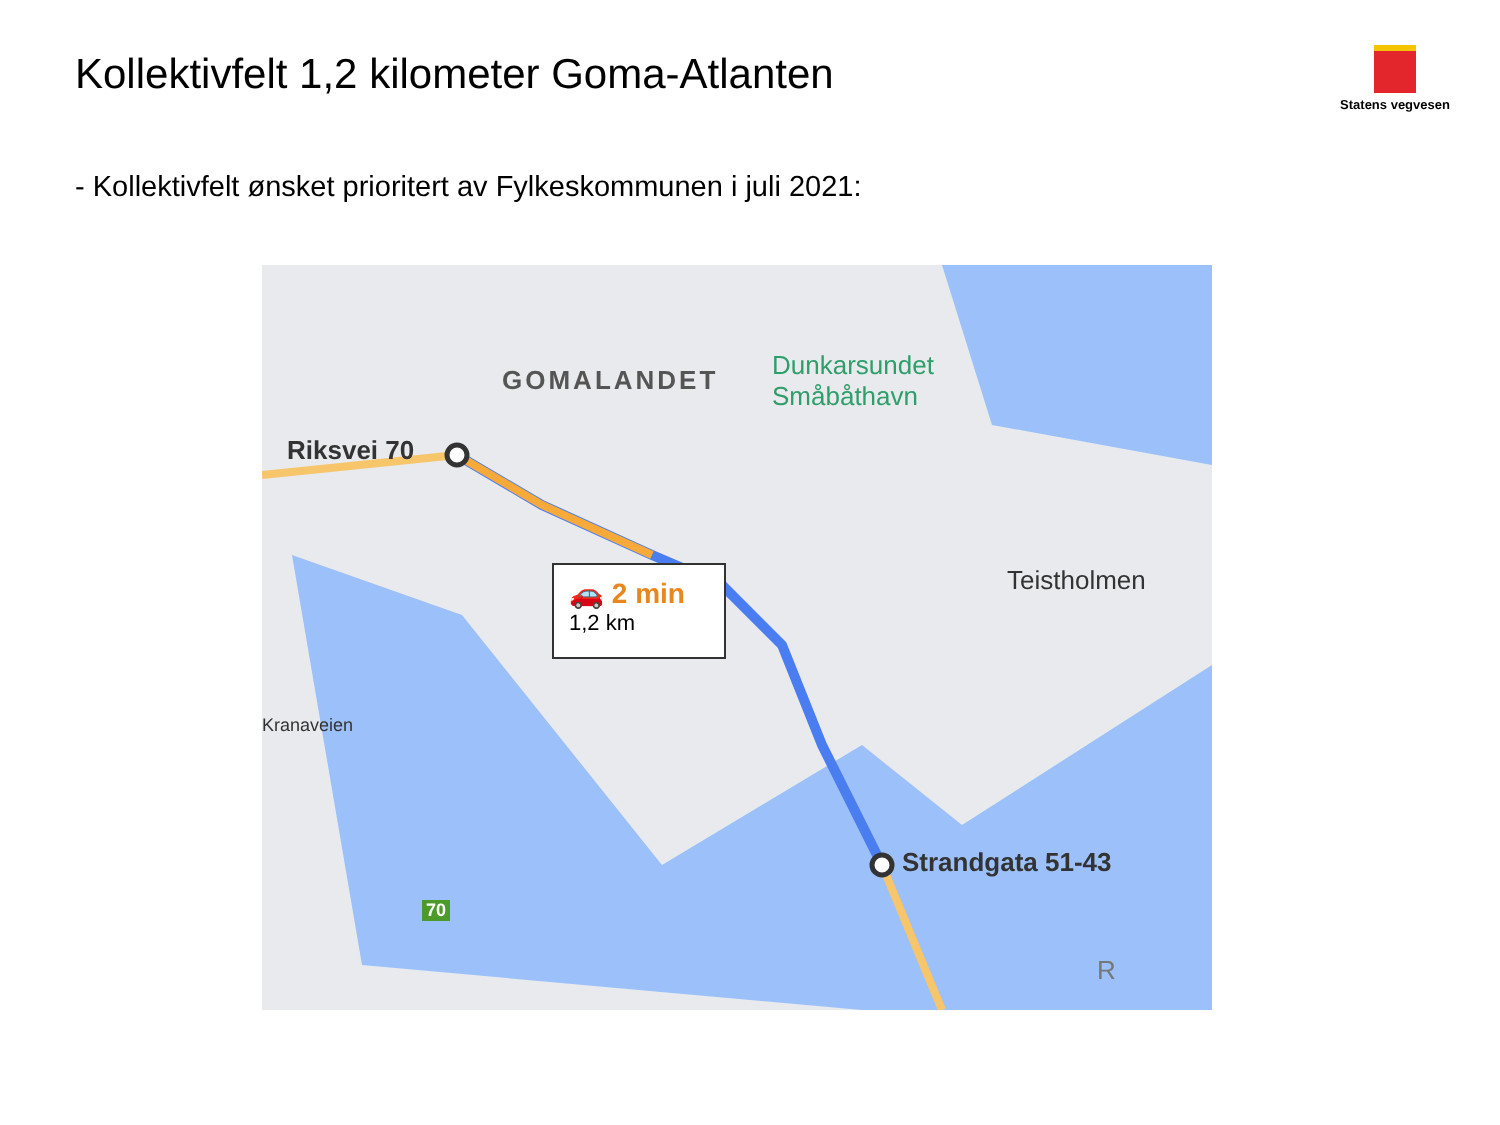Kollektivfelt 1,2 kilometer Goma-Atlanten
Statens vegvesen
- Kollektivfelt ønsket prioritert av Fylkeskommunen i juli 2021:
GOMALANDET
Dunkarsundet
Småbåthavn
Riksvei 70
Teistholmen
Strandgata 51-43
Kranaveien
70
R
🚗 2 min
1,2 km